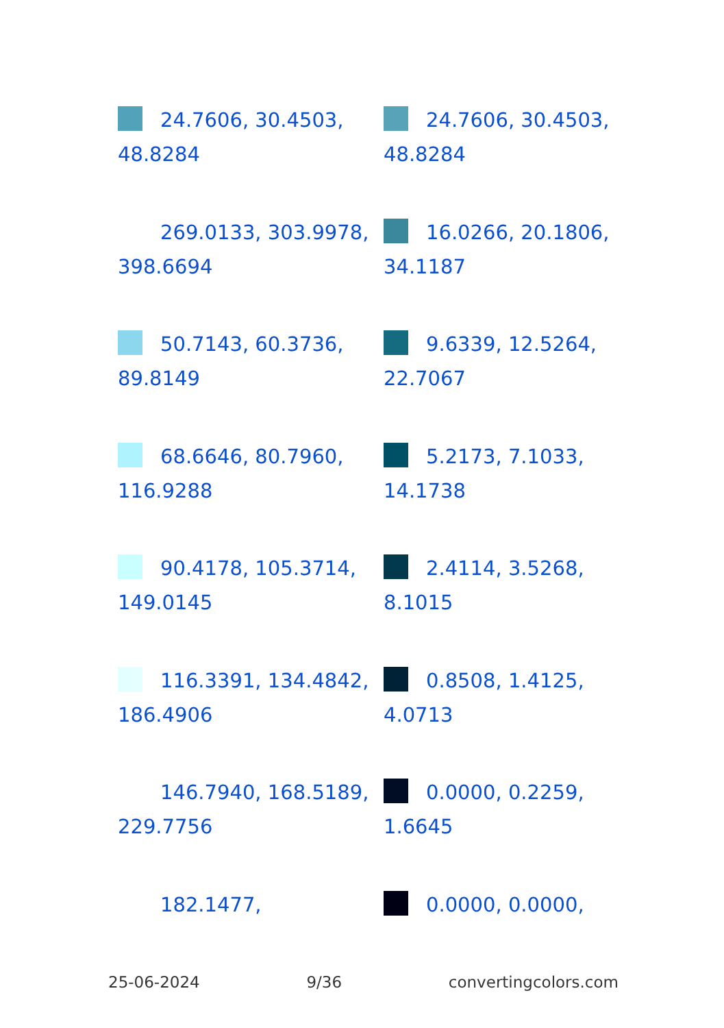24.7606, 30.4503, 48.8284
24.7606, 30.4503, 48.8284
269.0133, 303.9978, 398.6694
16.0266, 20.1806, 34.1187
50.7143, 60.3736, 89.8149
9.6339, 12.5264, 22.7067
68.6646, 80.7960, 116.9288
5.2173, 7.1033, 14.1738
90.4178, 105.3714, 149.0145
2.4114, 3.5268, 8.1015
116.3391, 134.4842, 186.4906
0.8508, 1.4125, 4.0713
146.7940, 168.5189, 229.7756
0.0000, 0.2259, 1.6645
182.1477,
0.0000, 0.0000,
25-06-2024 9/36 convertingcolors.com